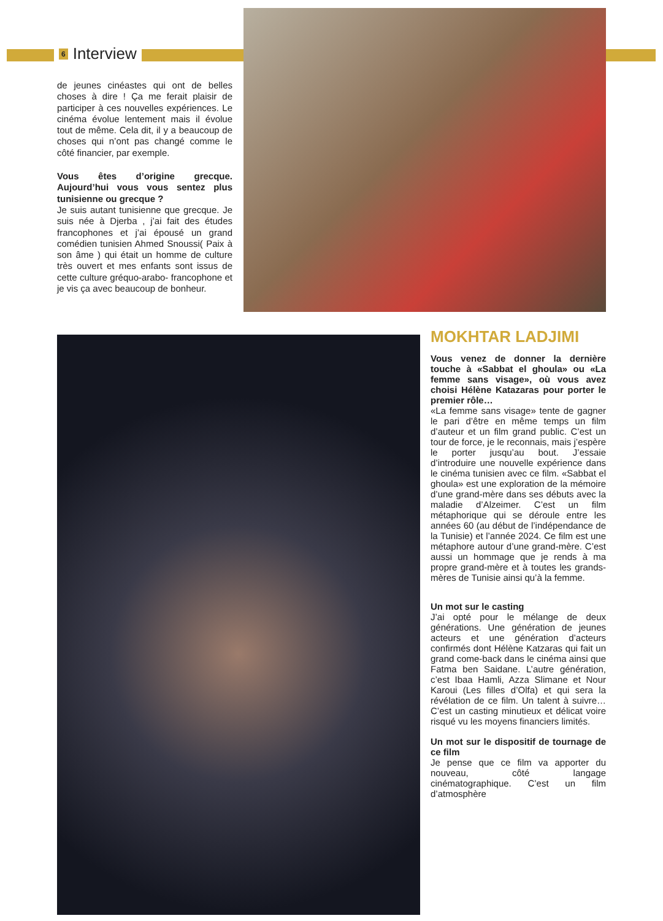6 Interview
de jeunes cinéastes qui ont de belles choses à dire ! Ça me ferait plaisir de participer à ces nouvelles expériences. Le cinéma évolue lentement mais il évolue tout de même. Cela dit, il y a beaucoup de choses qui n’ont pas changé comme le côté financier, par exemple.
Vous êtes d’origine grecque. Aujourd’hui vous vous sentez plus tunisienne ou grecque ?
Je suis autant tunisienne que grecque. Je suis née à Djerba , j’ai fait des études francophones et j’ai épousé un grand comédien tunisien Ahmed Snoussi( Paix à son âme ) qui était un homme de culture très ouvert et mes enfants sont issus de cette culture gréquo-arabo- francophone et je vis ça avec beaucoup de bonheur.
MOKHTAR LADJIMI
Vous venez de donner la dernière touche à «Sabbat el ghoula» ou «La femme sans visage», où vous avez choisi Hélène Katazaras pour porter le premier rôle…
«La femme sans visage» tente de gagner le pari d’être en même temps un film d’auteur et un film grand public. C’est un tour de force, je le reconnais, mais j’espère le porter jusqu’au bout. J’essaie d’introduire une nouvelle expérience dans le cinéma tunisien avec ce film. «Sabbat el ghoula» est une exploration de la mémoire d’une grand-mère dans ses débuts avec la maladie d’Alzeimer. C’est un film métaphorique qui se déroule entre les années 60 (au début de l’indépendance de la Tunisie) et l’année 2024. Ce film est une métaphore autour d’une grand-mère. C’est aussi un hommage que je rends à ma propre grand-mère et à toutes les grands-mères de Tunisie ainsi qu’à la femme.
Un mot sur le casting
J’ai opté pour le mélange de deux générations. Une génération de jeunes acteurs et une génération d’acteurs confirmés dont Hélène Katzaras qui fait un grand come-back dans le cinéma ainsi que Fatma ben Saidane. L’autre génération, c’est Ibaa Hamli, Azza Slimane et Nour Karoui (Les filles d’Olfa) et qui sera la révélation de ce film. Un talent à suivre… C’est un casting minutieux et délicat voire risqué vu les moyens financiers limités.
Un mot sur le dispositif de tournage de ce film
Je pense que ce film va apporter du nouveau, côté langage cinématographique. C’est un film d’atmosphère